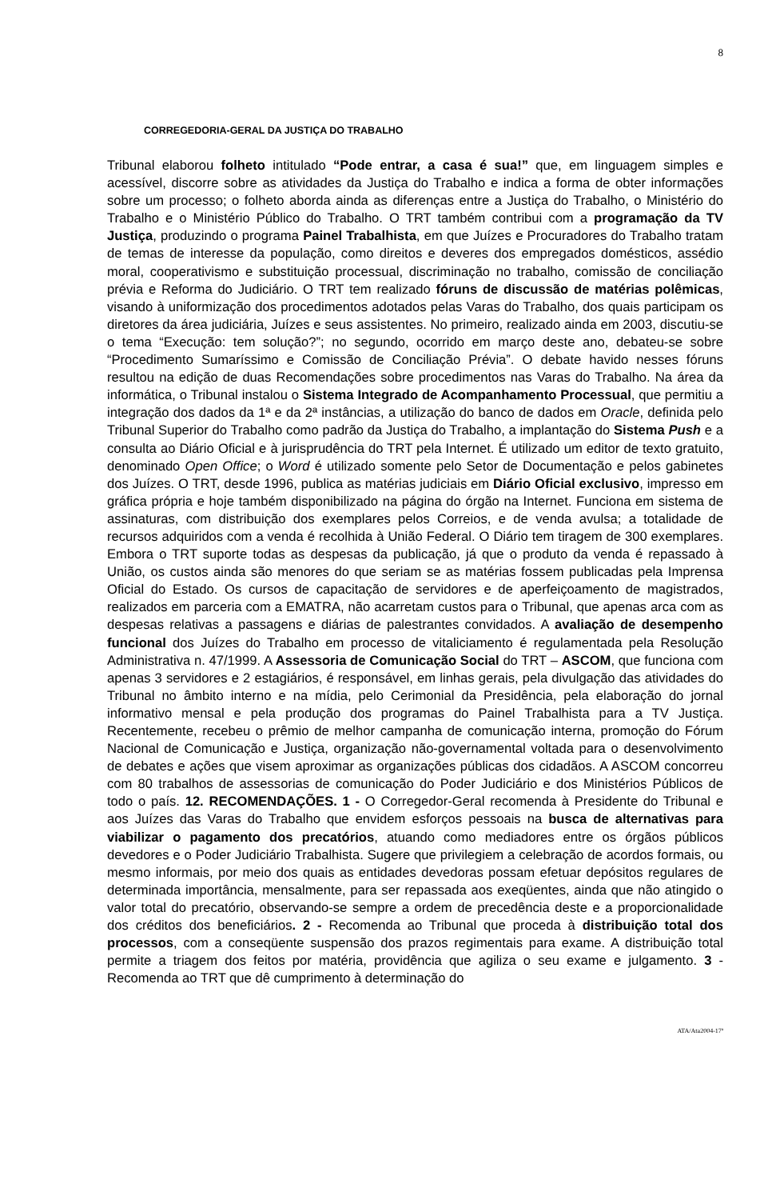8
CORREGEDORIA-GERAL DA JUSTIÇA DO TRABALHO
Tribunal elaborou folheto intitulado “Pode entrar, a casa é sua!” que, em linguagem simples e acessível, discorre sobre as atividades da Justiça do Trabalho e indica a forma de obter informações sobre um processo; o folheto aborda ainda as diferenças entre a Justiça do Trabalho, o Ministério do Trabalho e o Ministério Público do Trabalho. O TRT também contribui com a programação da TV Justiça, produzindo o programa Painel Trabalhista, em que Juízes e Procuradores do Trabalho tratam de temas de interesse da população, como direitos e deveres dos empregados domésticos, assédio moral, cooperativismo e substituição processual, discriminação no trabalho, comissão de conciliação prévia e Reforma do Judiciário. O TRT tem realizado fóruns de discussão de matérias polêmicas, visando à uniformização dos procedimentos adotados pelas Varas do Trabalho, dos quais participam os diretores da área judiciária, Juízes e seus assistentes. No primeiro, realizado ainda em 2003, discutiu-se o tema “Execução: tem solução?”; no segundo, ocorrido em março deste ano, debateu-se sobre “Procedimento Sumaríssimo e Comissão de Conciliação Prévia”. O debate havido nesses fóruns resultou na edição de duas Recomendações sobre procedimentos nas Varas do Trabalho. Na área da informática, o Tribunal instalou o Sistema Integrado de Acompanhamento Processual, que permitiu a integração dos dados da 1ª e da 2ª instâncias, a utilização do banco de dados em Oracle, definida pelo Tribunal Superior do Trabalho como padrão da Justiça do Trabalho, a implantação do Sistema Push e a consulta ao Diário Oficial e à jurisprudência do TRT pela Internet. É utilizado um editor de texto gratuito, denominado Open Office; o Word é utilizado somente pelo Setor de Documentação e pelos gabinetes dos Juízes. O TRT, desde 1996, publica as matérias judiciais em Diário Oficial exclusivo, impresso em gráfica própria e hoje também disponibilizado na página do órgão na Internet. Funciona em sistema de assinaturas, com distribuição dos exemplares pelos Correios, e de venda avulsa; a totalidade de recursos adquiridos com a venda é recolhida à União Federal. O Diário tem tiragem de 300 exemplares. Embora o TRT suporte todas as despesas da publicação, já que o produto da venda é repassado à União, os custos ainda são menores do que seriam se as matérias fossem publicadas pela Imprensa Oficial do Estado. Os cursos de capacitação de servidores e de aperfeiçoamento de magistrados, realizados em parceria com a EMATRA, não acarretam custos para o Tribunal, que apenas arca com as despesas relativas a passagens e diárias de palestrantes convidados. A avaliação de desempenho funcional dos Juízes do Trabalho em processo de vitaliciamento é regulamentada pela Resolução Administrativa n. 47/1999. A Assessoria de Comunicação Social do TRT – ASCOM, que funciona com apenas 3 servidores e 2 estagiários, é responsável, em linhas gerais, pela divulgação das atividades do Tribunal no âmbito interno e na mídia, pelo Cerimonial da Presidência, pela elaboração do jornal informativo mensal e pela produção dos programas do Painel Trabalhista para a TV Justiça. Recentemente, recebeu o prêmio de melhor campanha de comunicação interna, promoção do Fórum Nacional de Comunicação e Justiça, organização não-governamental voltada para o desenvolvimento de debates e ações que visem aproximar as organizações públicas dos cidadãos. A ASCOM concorreu com 80 trabalhos de assessorias de comunicação do Poder Judiciário e dos Ministérios Públicos de todo o país. 12. RECOMENDAÇÕES. 1 - O Corregedor-Geral recomenda à Presidente do Tribunal e aos Juízes das Varas do Trabalho que envidem esforços pessoais na busca de alternativas para viabilizar o pagamento dos precatórios, atuando como mediadores entre os órgãos públicos devedores e o Poder Judiciário Trabalhista. Sugere que privilegiem a celebração de acordos formais, ou mesmo informais, por meio dos quais as entidades devedoras possam efetuar depósitos regulares de determinada importância, mensalmente, para ser repassada aos exeqüentes, ainda que não atingido o valor total do precatório, observando-se sempre a ordem de precedência deste e a proporcionalidade dos créditos dos beneficiários. 2 - Recomenda ao Tribunal que proceda à distribuição total dos processos, com a conseqüente suspensão dos prazos regimentais para exame. A distribuição total permite a triagem dos feitos por matéria, providência que agiliza o seu exame e julgamento. 3 - Recomenda ao TRT que dê cumprimento à determinação do
ATA/Ata2004-17ª